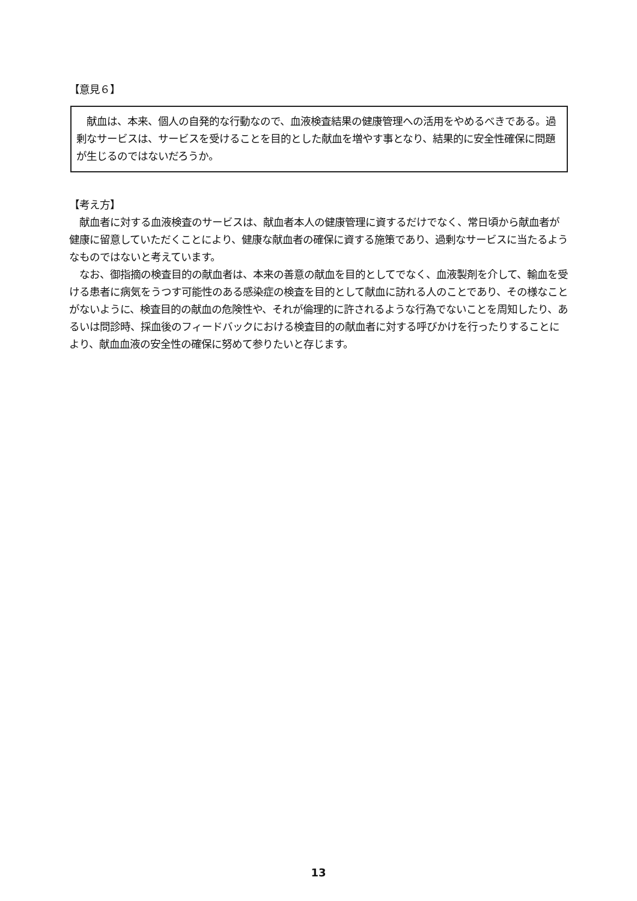【意見６】
　献血は、本来、個人の自発的な行動なので、血液検査結果の健康管理への活用をやめるべきである。過剰なサービスは、サービスを受けることを目的とした献血を増やす事となり、結果的に安全性確保に問題が生じるのではないだろうか。
【考え方】
　献血者に対する血液検査のサービスは、献血者本人の健康管理に資するだけでなく、常日頃から献血者が健康に留意していただくことにより、健康な献血者の確保に資する施策であり、過剰なサービスに当たるようなものではないと考えています。
　なお、御指摘の検査目的の献血者は、本来の善意の献血を目的としてでなく、血液製剤を介して、輸血を受ける患者に病気をうつす可能性のある感染症の検査を目的として献血に訪れる人のことであり、その様なことがないように、検査目的の献血の危険性や、それが倫理的に許されるような行為でないことを周知したり、あるいは問診時、採血後のフィードバックにおける検査目的の献血者に対する呼びかけを行ったりすることにより、献血血液の安全性の確保に努めて参りたいと存じます。
13